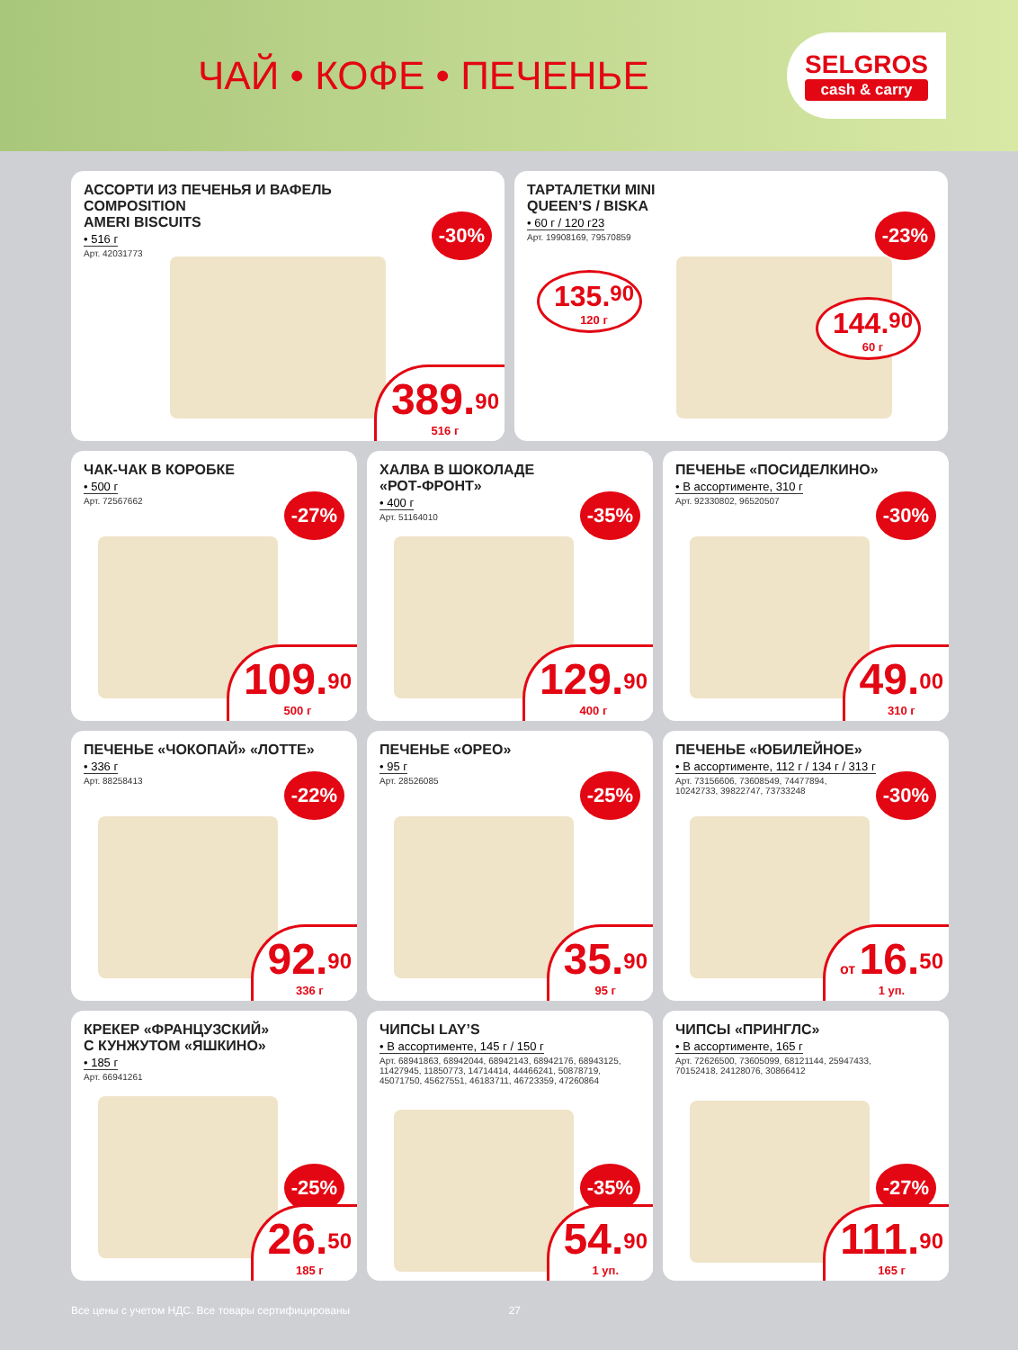ЧАЙ • КОФЕ • ПЕЧЕНЬЕ
SELGROS
cash & carry
АССОРТИ ИЗ ПЕЧЕНЬЯ И ВАФЕЛЬ
COMPOSITION
AMERI BISCUITS
• 516 г
Арт. 42031773
-30%
389.<sup>90</sup>
516 г
ТАРТАЛЕТКИ MINI
QUEEN’S / BISKA
• 60 г / 120 г23
Арт. 19908169, 79570859
-23%
135.<sup>90</sup>
120 г
144.<sup>90</sup>
60 г
ЧАК-ЧАК В КОРОБКЕ
• 500 г
Арт. 72567662
-27%
109.<sup>90</sup>
500 г
ХАЛВА В ШОКОЛАДЕ
«РОТ-ФРОНТ»
• 400 г
Арт. 51164010
-35%
129.<sup>90</sup>
400 г
ПЕЧЕНЬЕ «ПОСИДЕЛКИНО»
• В ассортименте, 310 г
Арт. 92330802, 96520507
-30%
49.<sup>00</sup>
310 г
ПЕЧЕНЬЕ «ЧОКОПАЙ» «ЛОТТЕ»
• 336 г
Арт. 88258413
-22%
92.<sup>90</sup>
336 г
ПЕЧЕНЬЕ «ОРЕО»
• 95 г
Арт. 28526085
-25%
35.<sup>90</sup>
95 г
ПЕЧЕНЬЕ «ЮБИЛЕЙНОЕ»
• В ассортименте, 112 г / 134 г / 313 г
Арт. 73156606, 73608549, 74477894,
10242733, 39822747, 73733248
-30%
от 16.<sup>50</sup>
1 уп.
КРЕКЕР «ФРАНЦУЗСКИЙ»
С КУНЖУТОМ «ЯШКИНО»
• 185 г
Арт. 66941261
-25%
26.<sup>50</sup>
185 г
ЧИПСЫ LAY’S
• В ассортименте, 145 г / 150 г
Арт. 68941863, 68942044, 68942143, 68942176, 68943125,
11427945, 11850773, 14714414, 44466241, 50878719,
45071750, 45627551, 46183711, 46723359, 47260864
-35%
54.<sup>90</sup>
1 уп.
ЧИПСЫ «ПРИНГЛС»
• В ассортименте, 165 г
Арт. 72626500, 73605099, 68121144, 25947433,
70152418, 24128076, 30866412
-27%
111.<sup>90</sup>
165 г
Все цены с учетом НДС. Все товары сертифицированы 27